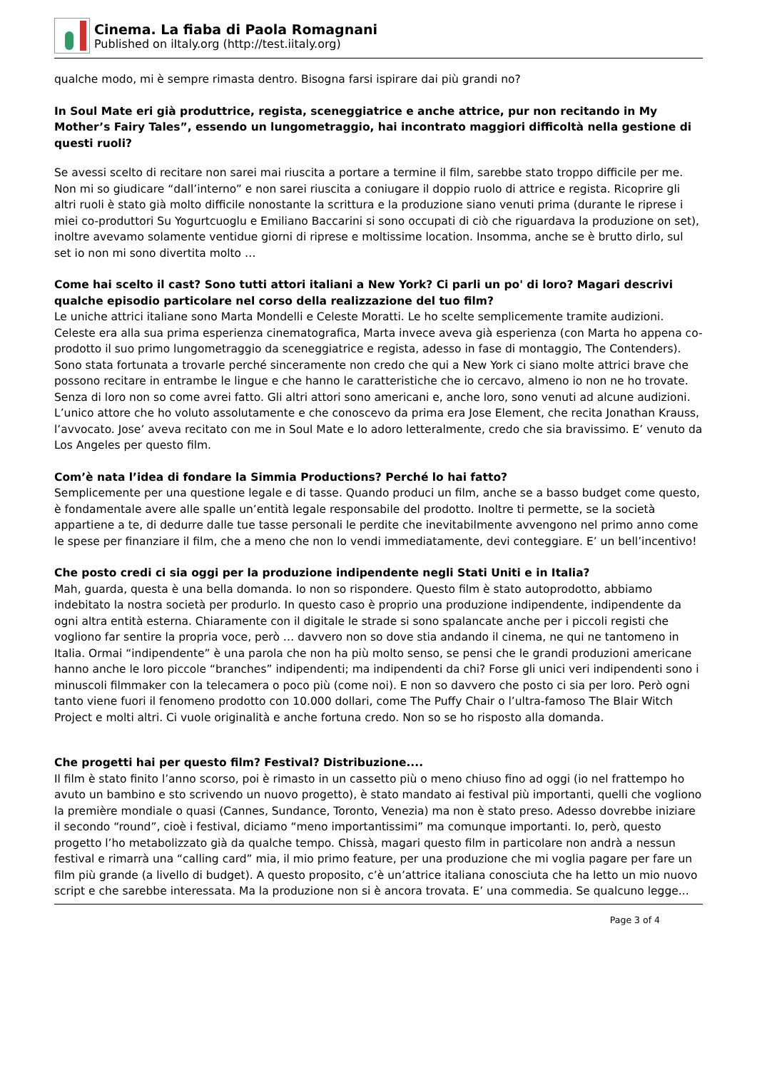Cinema. La fiaba di Paola Romagnani
Published on iItaly.org (http://test.iitaly.org)
qualche modo, mi è sempre rimasta dentro. Bisogna farsi ispirare dai più grandi no?
In Soul Mate eri già produttrice, regista, sceneggiatrice e anche attrice, pur non recitando in My Mother’s Fairy Tales”, essendo un lungometraggio, hai incontrato maggiori difficoltà nella gestione di questi ruoli?
Se avessi scelto di recitare non sarei mai riuscita a portare a termine il film, sarebbe stato troppo difficile per me. Non mi so giudicare “dall’interno” e non sarei riuscita a coniugare il doppio ruolo di attrice e regista. Ricoprire gli altri ruoli è stato già molto difficile nonostante la scrittura e la produzione siano venuti prima (durante le riprese i miei co-produttori Su Yogurtcuoglu e Emiliano Baccarini si sono occupati di ciò che riguardava la produzione on set), inoltre avevamo solamente ventidue giorni di riprese e moltissime location. Insomma, anche se è brutto dirlo, sul set io non mi sono divertita molto …
Come hai scelto il cast? Sono tutti attori italiani a New York? Ci parli un po' di loro? Magari descrivi qualche episodio particolare nel corso della realizzazione del tuo film?
Le uniche attrici italiane sono Marta Mondelli e Celeste Moratti. Le ho scelte semplicemente tramite audizioni. Celeste era alla sua prima esperienza cinematografica, Marta invece aveva già esperienza (con Marta ho appena co-prodotto il suo primo lungometraggio da sceneggiatrice e regista, adesso in fase di montaggio, The Contenders). Sono stata fortunata a trovarle perché sinceramente non credo che qui a New York ci siano molte attrici brave che possono recitare in entrambe le lingue e che hanno le caratteristiche che io cercavo, almeno io non ne ho trovate. Senza di loro non so come avrei fatto. Gli altri attori sono americani e, anche loro, sono venuti ad alcune audizioni. L’unico attore che ho voluto assolutamente e che conoscevo da prima era Jose Element, che recita Jonathan Krauss, l’avvocato. Jose’ aveva recitato con me in Soul Mate e lo adoro letteralmente, credo che sia bravissimo. E’ venuto da Los Angeles per questo film.
Com’è nata l’idea di fondare la Simmia Productions? Perché lo hai fatto?
Semplicemente per una questione legale e di tasse. Quando produci un film, anche se a basso budget come questo, è fondamentale avere alle spalle un’entità legale responsabile del prodotto. Inoltre ti permette, se la società appartiene a te, di dedurre dalle tue tasse personali le perdite che inevitabilmente avvengono nel primo anno come le spese per finanziare il film, che a meno che non lo vendi immediatamente, devi conteggiare. E’ un bell’incentivo!
Che posto credi ci sia oggi per la produzione indipendente negli Stati Uniti e in Italia?
Mah, guarda, questa è una bella domanda. Io non so rispondere. Questo film è stato autoprodotto, abbiamo indebitato la nostra società per produrlo. In questo caso è proprio una produzione indipendente, indipendente da ogni altra entità esterna. Chiaramente con il digitale le strade si sono spalancate anche per i piccoli registi che vogliono far sentire la propria voce, però … davvero non so dove stia andando il cinema, ne qui ne tantomeno in Italia. Ormai “indipendente” è una parola che non ha più molto senso, se pensi che le grandi produzioni americane hanno anche le loro piccole “branches” indipendenti; ma indipendenti da chi? Forse gli unici veri indipendenti sono i minuscoli filmmaker con la telecamera o poco più (come noi). E non so davvero che posto ci sia per loro. Però ogni tanto viene fuori il fenomeno prodotto con 10.000 dollari, come The Puffy Chair o l’ultra-famoso The Blair Witch Project e molti altri. Ci vuole originalità e anche fortuna credo. Non so se ho risposto alla domanda.
Che progetti hai per questo film? Festival? Distribuzione....
Il film è stato finito l’anno scorso, poi è rimasto in un cassetto più o meno chiuso fino ad oggi (io nel frattempo ho avuto un bambino e sto scrivendo un nuovo progetto), è stato mandato ai festival più importanti, quelli che vogliono la première mondiale o quasi (Cannes, Sundance, Toronto, Venezia) ma non è stato preso. Adesso dovrebbe iniziare il secondo “round”, cioè i festival, diciamo “meno importantissimi” ma comunque importanti. Io, però, questo progetto l’ho metabolizzato già da qualche tempo. Chissà, magari questo film in particolare non andrà a nessun festival e rimarrà una “calling card” mia, il mio primo feature, per una produzione che mi voglia pagare per fare un film più grande (a livello di budget). A questo proposito, c’è un’attrice italiana conosciuta che ha letto un mio nuovo script e che sarebbe interessata. Ma la produzione non si è ancora trovata. E’ una commedia. Se qualcuno legge...
Page 3 of 4